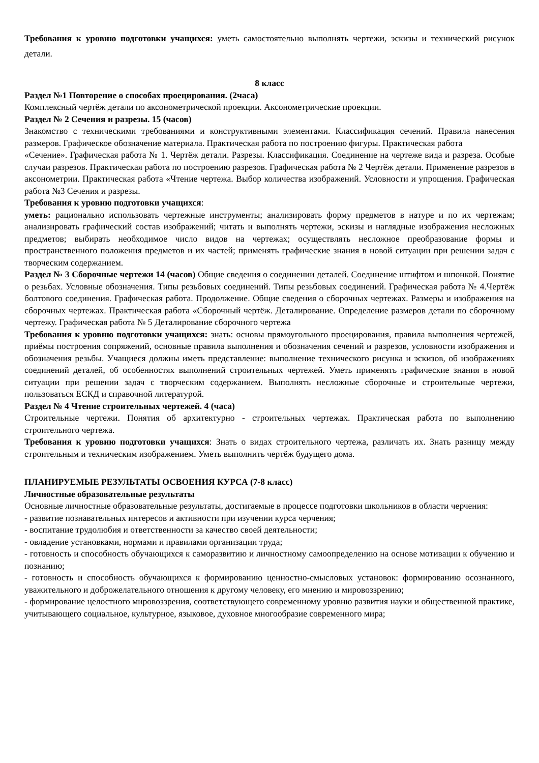Требования к уровню подготовки учащихся: уметь самостоятельно выполнять чертежи, эскизы и технический рисунок детали.
8 класс
Раздел №1 Повторение о способах проецирования. (2часа)
Комплексный чертёж детали по аксонометрической проекции. Аксонометрические проекции.
Раздел № 2 Сечения и разрезы. 15 (часов)
Знакомство с техническими требованиями и конструктивными элементами. Классификация сечений. Правила нанесения размеров. Графическое обозначение материала. Практическая работа по построению фигуры. Практическая работа
«Сечение». Графическая работа № 1. Чертёж детали. Разрезы. Классификация. Соединение на чертеже вида и разреза. Особые случаи разрезов. Практическая работа по построению разрезов. Графическая работа № 2 Чертёж детали. Применение разрезов в аксонометрии. Практическая работа «Чтение чертежа. Выбор количества изображений. Условности и упрощения. Графическая работа №3 Сечения и разрезы.
Требования к уровню подготовки учащихся:
уметь: рационально использовать чертежные инструменты; анализировать форму предметов в натуре и по их чертежам; анализировать графический состав изображений; читать и выполнять чертежи, эскизы и наглядные изображения несложных предметов; выбирать необходимое число видов на чертежах; осуществлять несложное преобразование формы и пространственного положения предметов и их частей; применять графические знания в новой ситуации при решении задач с творческим содержанием.
Раздел № 3 Сборочные чертежи 14 (часов) Общие сведения о соединении деталей. Соединение штифтом и шпонкой. Понятие о резьбах. Условные обозначения. Типы резьбовых соединений. Типы резьбовых соединений. Графическая работа № 4.Чертёж болтового соединения. Графическая работа. Продолжение. Общие сведения о сборочных чертежах. Размеры и изображения на сборочных чертежах. Практическая работа «Сборочный чертёж. Деталирование. Определение размеров детали по сборочному чертежу. Графическая работа № 5 Деталирование сборочного чертежа
Требования к уровню подготовки учащихся: знать: основы прямоугольного проецирования, правила выполнения чертежей, приёмы построения сопряжений, основные правила выполнения и обозначения сечений и разрезов, условности изображения и обозначения резьбы. Учащиеся должны иметь представление: выполнение технического рисунка и эскизов, об изображениях соединений деталей, об особенностях выполнений строительных чертежей. Уметь применять графические знания в новой ситуации при решении задач с творческим содержанием. Выполнять несложные сборочные и строительные чертежи, пользоваться ЕСКД и справочной литературой.
Раздел № 4 Чтение строительных чертежей. 4 (часа)
Строительные чертежи. Понятия об архитектурно - строительных чертежах. Практическая работа по выполнению строительного чертежа.
Требования к уровню подготовки учащихся: Знать о видах строительного чертежа, различать их. Знать разницу между строительным и техническим изображением. Уметь выполнить чертёж будущего дома.
ПЛАНИРУЕМЫЕ РЕЗУЛЬТАТЫ ОСВОЕНИЯ КУРСА (7-8 класс)
Личностные образовательные результаты
Основные личностные образовательные результаты, достигаемые в процессе подготовки школьников в области черчения:
- развитие познавательных интересов и активности при изучении курса черчения;
- воспитание трудолюбия и ответственности за качество своей деятельности;
- овладение установками, нормами и правилами организации труда;
- готовность и способность обучающихся к саморазвитию и личностному самоопределению на основе мотивации к обучению и познанию;
- готовность и способность обучающихся к формированию ценностно-смысловых установок: формированию осознанного, уважительного и доброжелательного отношения к другому человеку, его мнению и мировоззрению;
- формирование целостного мировоззрения, соответствующего современному уровню развития науки и общественной практике, учитывающего социальное, культурное, языковое, духовное многообразие современного мира;